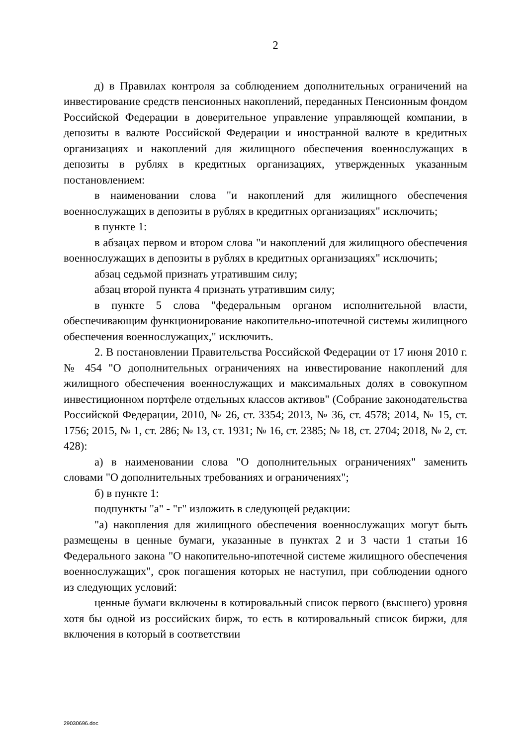2
д) в Правилах контроля за соблюдением дополнительных ограничений на инвестирование средств пенсионных накоплений, переданных Пенсионным фондом Российской Федерации в доверительное управление управляющей компании, в депозиты в валюте Российской Федерации и иностранной валюте в кредитных организациях и накоплений для жилищного обеспечения военнослужащих в депозиты в рублях в кредитных организациях, утвержденных указанным постановлением:
в наименовании слова "и накоплений для жилищного обеспечения военнослужащих в депозиты в рублях в кредитных организациях" исключить;
в пункте 1:
в абзацах первом и втором слова "и накоплений для жилищного обеспечения военнослужащих в депозиты в рублях в кредитных организациях" исключить;
абзац седьмой признать утратившим силу;
абзац второй пункта 4 признать утратившим силу;
в пункте 5 слова "федеральным органом исполнительной власти, обеспечивающим функционирование накопительно-ипотечной системы жилищного обеспечения военнослужащих," исключить.
2. В постановлении Правительства Российской Федерации от 17 июня 2010 г. № 454 "О дополнительных ограничениях на инвестирование накоплений для жилищного обеспечения военнослужащих и максимальных долях в совокупном инвестиционном портфеле отдельных классов активов" (Собрание законодательства Российской Федерации, 2010, № 26, ст. 3354; 2013, № 36, ст. 4578; 2014, № 15, ст. 1756; 2015, № 1, ст. 286; № 13, ст. 1931; № 16, ст. 2385; № 18, ст. 2704; 2018, № 2, ст. 428):
а) в наименовании слова "О дополнительных ограничениях" заменить словами "О дополнительных требованиях и ограничениях";
б) в пункте 1:
подпункты "а" - "г" изложить в следующей редакции:
"а) накопления для жилищного обеспечения военнослужащих могут быть размещены в ценные бумаги, указанные в пунктах 2 и 3 части 1 статьи 16 Федерального закона "О накопительно-ипотечной системе жилищного обеспечения военнослужащих", срок погашения которых не наступил, при соблюдении одного из следующих условий:
ценные бумаги включены в котировальный список первого (высшего) уровня хотя бы одной из российских бирж, то есть в котировальный список биржи, для включения в который в соответствии
29030696.doc